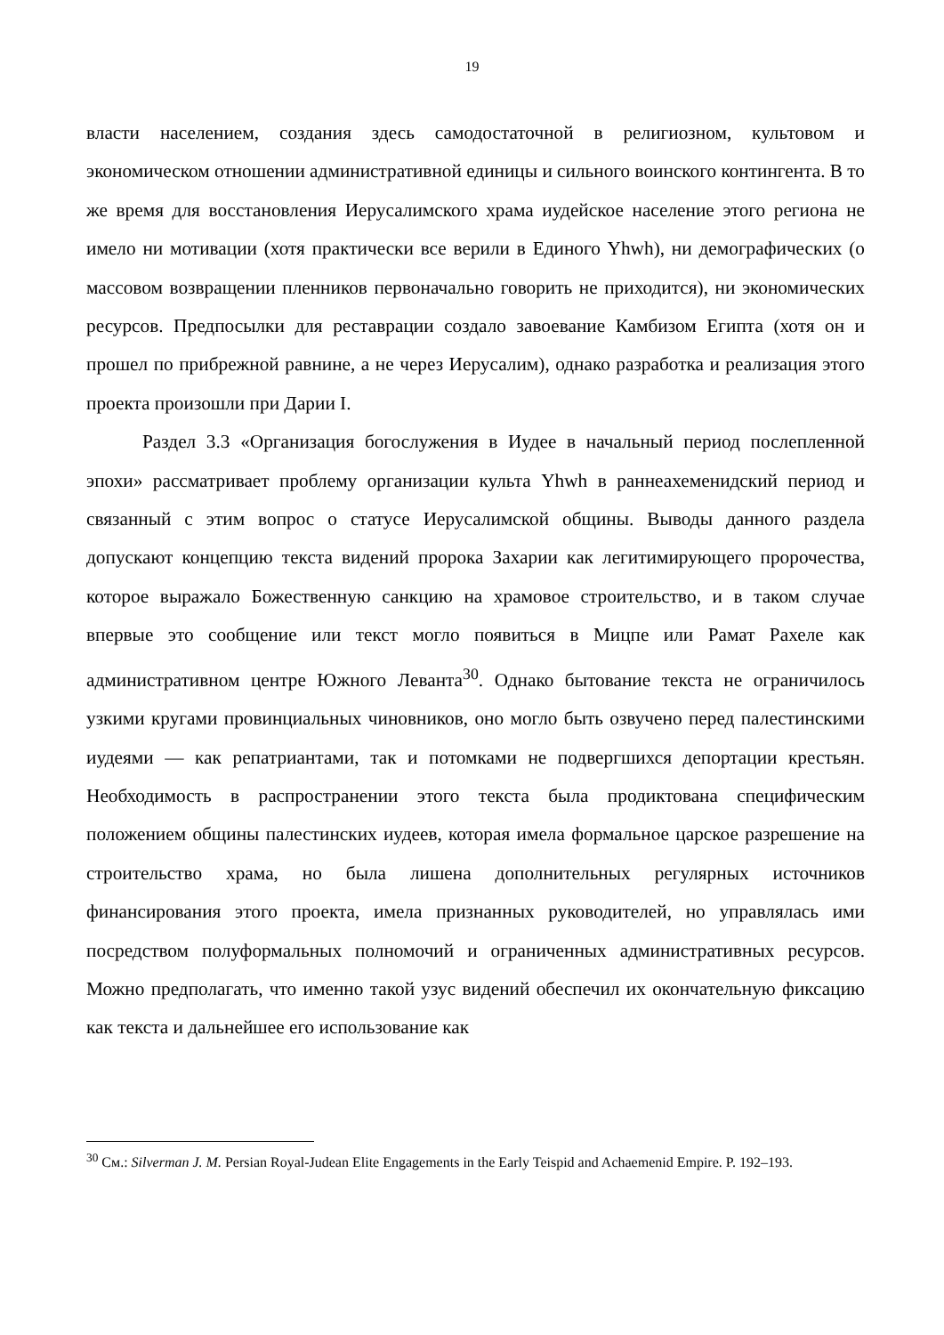19
власти населением, создания здесь самодостаточной в религиозном, культовом и экономическом отношении административной единицы и сильного воинского контингента. В то же время для восстановления Иерусалимского храма иудейское население этого региона не имело ни мотивации (хотя практически все верили в Единого Yhwh), ни демографических (о массовом возвращении пленников первоначально говорить не приходится), ни экономических ресурсов. Предпосылки для реставрации создало завоевание Камбизом Египта (хотя он и прошел по прибрежной равнине, а не через Иерусалим), однако разработка и реализация этого проекта произошли при Дарии I.
Раздел 3.3 «Организация богослужения в Иудее в начальный период послепленной эпохи» рассматривает проблему организации культа Yhwh в раннеахеменидский период и связанный с этим вопрос о статусе Иерусалимской общины. Выводы данного раздела допускают концепцию текста видений пророка Захарии как легитимирующего пророчества, которое выражало Божественную санкцию на храмовое строительство, и в таком случае впервые это сообщение или текст могло появиться в Мицпе или Рамат Рахеле как административном центре Южного Леванта<sup>30</sup>. Однако бытование текста не ограничилось узкими кругами провинциальных чиновников, оно могло быть озвучено перед палестинскими иудеями — как репатриантами, так и потомками не подвергшихся депортации крестьян. Необходимость в распространении этого текста была продиктована специфическим положением общины палестинских иудеев, которая имела формальное царское разрешение на строительство храма, но была лишена дополнительных регулярных источников финансирования этого проекта, имела признанных руководителей, но управлялась ими посредством полуформальных полномочий и ограниченных административных ресурсов. Можно предполагать, что именно такой узус видений обеспечил их окончательную фиксацию как текста и дальнейшее его использование как
<sup>30</sup> См.: Silverman J. M. Persian Royal-Judean Elite Engagements in the Early Teispid and Achaemenid Empire. P. 192–193.